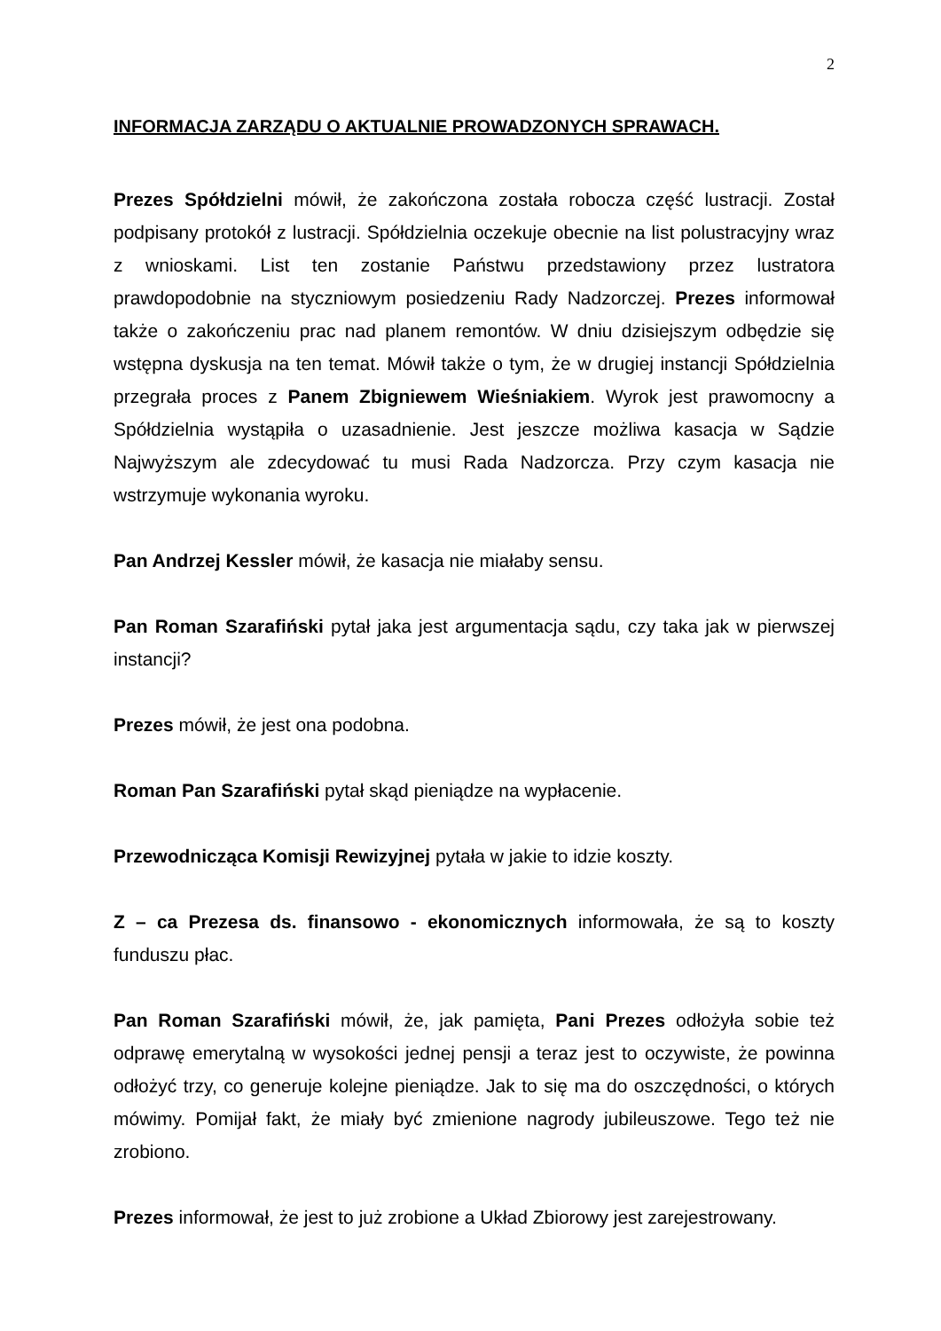2
INFORMACJA ZARZĄDU O AKTUALNIE PROWADZONYCH SPRAWACH.
Prezes Spółdzielni mówił, że zakończona została robocza część lustracji. Został podpisany protokół z lustracji. Spółdzielnia oczekuje obecnie na list polustracyjny wraz z wnioskami. List ten zostanie Państwu przedstawiony przez lustratora prawdopodobnie na styczniowym posiedzeniu Rady Nadzorczej. Prezes informował także o zakończeniu prac nad planem remontów. W dniu dzisiejszym odbędzie się wstępna dyskusja na ten temat. Mówił także o tym, że w drugiej instancji Spółdzielnia przegrała proces z Panem Zbigniewem Wieśniakiem. Wyrok jest prawomocny a Spółdzielnia wystąpiła o uzasadnienie. Jest jeszcze możliwa kasacja w Sądzie Najwyższym ale zdecydować tu musi Rada Nadzorcza. Przy czym kasacja nie wstrzymuje wykonania wyroku.
Pan Andrzej Kessler mówił, że kasacja nie miałaby sensu.
Pan Roman Szarafiński pytał jaka jest argumentacja sądu, czy taka jak w pierwszej instancji?
Prezes mówił, że jest ona podobna.
Roman Pan Szarafiński pytał skąd pieniądze na wypłacenie.
Przewodnicząca Komisji Rewizyjnej pytała w jakie to idzie koszty.
Z – ca Prezesa ds. finansowo - ekonomicznych informowała, że są to koszty funduszu płac.
Pan Roman Szarafiński mówił, że, jak pamięta, Pani Prezes odłożyła sobie też odprawę emerytalną w wysokości jednej pensji a teraz jest to oczywiste, że powinna odłożyć trzy, co generuje kolejne pieniądze. Jak to się ma do oszczędności, o których mówimy. Pomijał fakt, że miały być zmienione nagrody jubileuszowe. Tego też nie zrobiono.
Prezes informował, że jest to już zrobione a Układ Zbiorowy jest zarejestrowany.